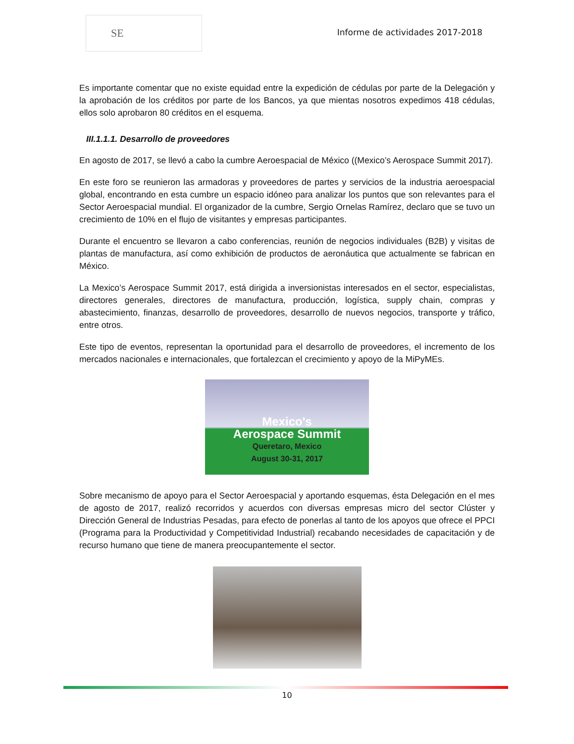SE
Informe de actividades 2017-2018
Es importante comentar que no existe equidad entre la expedición de cédulas por parte de la Delegación y la aprobación de los créditos por parte de los Bancos, ya que mientas nosotros expedimos 418 cédulas, ellos solo aprobaron 80 créditos en el esquema.
III.1.1.1. Desarrollo de proveedores
En agosto de 2017, se llevó a cabo la cumbre Aeroespacial de México ((Mexico’s Aerospace Summit 2017).
En este foro se reunieron las armadoras y proveedores de partes y servicios de la industria aeroespacial global, encontrando en esta cumbre un espacio idóneo para analizar los puntos que son relevantes para el Sector Aeroespacial mundial. El organizador de la cumbre, Sergio Ornelas Ramírez, declaro que se tuvo un crecimiento de 10% en el flujo de visitantes y empresas participantes.
Durante el encuentro se llevaron a cabo conferencias, reunión de negocios individuales (B2B) y visitas de plantas de manufactura, así como exhibición de productos de aeronáutica que actualmente se fabrican en México.
La Mexico’s Aerospace Summit 2017, está dirigida a inversionistas interesados en el sector, especialistas, directores generales, directores de manufactura, producción, logística, supply chain, compras y abastecimiento, finanzas, desarrollo de proveedores, desarrollo de nuevos negocios, transporte y tráfico, entre otros.
Este tipo de eventos, representan la oportunidad para el desarrollo de proveedores, el incremento de los mercados nacionales e internacionales, que fortalezcan el crecimiento y apoyo de la MiPyMEs.
Mexico's
Aerospace Summit
Queretaro, Mexico
August 30-31, 2017
Sobre mecanismo de apoyo para el Sector Aeroespacial y aportando esquemas, ésta Delegación en el mes de agosto de 2017, realizó recorridos y acuerdos con diversas empresas micro del sector Clúster y Dirección General de Industrias Pesadas, para efecto de ponerlas al tanto de los apoyos que ofrece el PPCI (Programa para la Productividad y Competitividad Industrial) recabando necesidades de capacitación y de recurso humano que tiene de manera preocupantemente el sector.
10